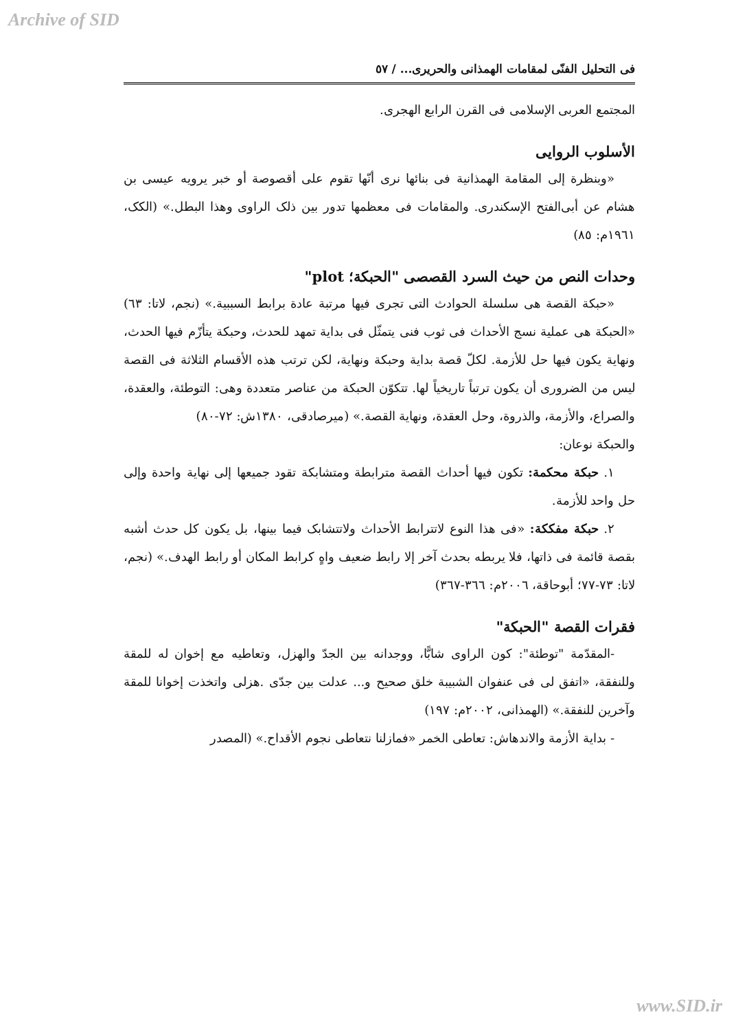Archive of SID
فی التحلیل الفنّی لمقامات الهمذانی والحریری... / ٥٧
المجتمع العربی الإسلامی فی القرن الرابع الهجری.
الأسلوب الروایی
«وبنظرة إلی المقامة الهمذانیة فی بنائها نری أنّها تقوم علی أقصوصة أو خبر یرویه عیسی بن هشام عن أبی‌الفتح الإسکندری. والمقامات فی معظمها تدور بین ذلک الراوی وهذا البطل.» (الکک، ١٩٦١م: ٨٥)
وحدات النص من حیث السرد القصصی "الحبکة؛ plot"
«حبکة القصة هی سلسلة الحوادث التی تجری فیها مرتبة عادة برابط السببیة.» (نجم، لاتا: ٦٣) «الحبکة هی عملیة نسج الأحداث فی ثوب فنی یتمثّل فی بدایة تمهد للحدث، وحبکة یتأزّم فیها الحدث، ونهایة یکون فیها حل للأزمة. لکلّ قصة بدایة وحبکة ونهایة، لکن ترتب هذه الأقسام الثلاثة فی القصة لیس من الضروری أن یکون ترتباً تاریخیاً لها. تتکوّن الحبکة من عناصر متعددة وهی: التوطئة، والعقدة، والصراع، والأزمة، والذروة، وحل العقدة، ونهایة القصة.» (میرصادقی، ١٣٨٠ش: ٧٢-٨٠)
والحبکة نوعان:
١. حبکة محکمة: تکون فیها أحداث القصة مترابطة ومتشابکة تقود جمیعها إلی نهایة واحدة وإلی حل واحد للأزمة.
٢. حبکة مفککة: «فی هذا النوع لاتترابط الأحداث ولاتتشابک فیما بینها، بل یکون کل حدث أشبه بقصة قائمة فی ذاتها، فلا یربطه بحدث آخر إلا رابط ضعیف واهٍ کرابط المکان أو رابط الهدف.» (نجم، لاتا: ٧٣-٧٧؛ أبوحاقة، ٢٠٠٦م: ٣٦٦-٣٦٧)
فقرات القصة "الحبکة"
-المقدّمة "توطئة": کون الراوی شابًّا، ووجدانه بین الجدّ والهزل، وتعاطیه مع إخوان له للمقة وللنفقة، «اتفق لی فی عنفوان الشبیبة خلق صحیح و... عدلت بین جدّی .هزلی واتخذت إخوانا للمقة وآخرین للنفقة.» (الهمذانی، ٢٠٠٢م: ١٩٧)
- بدایة الأزمة والاندهاش: تعاطی الخمر «فمازلنا نتعاطی نجوم الأقداح.» (المصدر
www.SID.ir